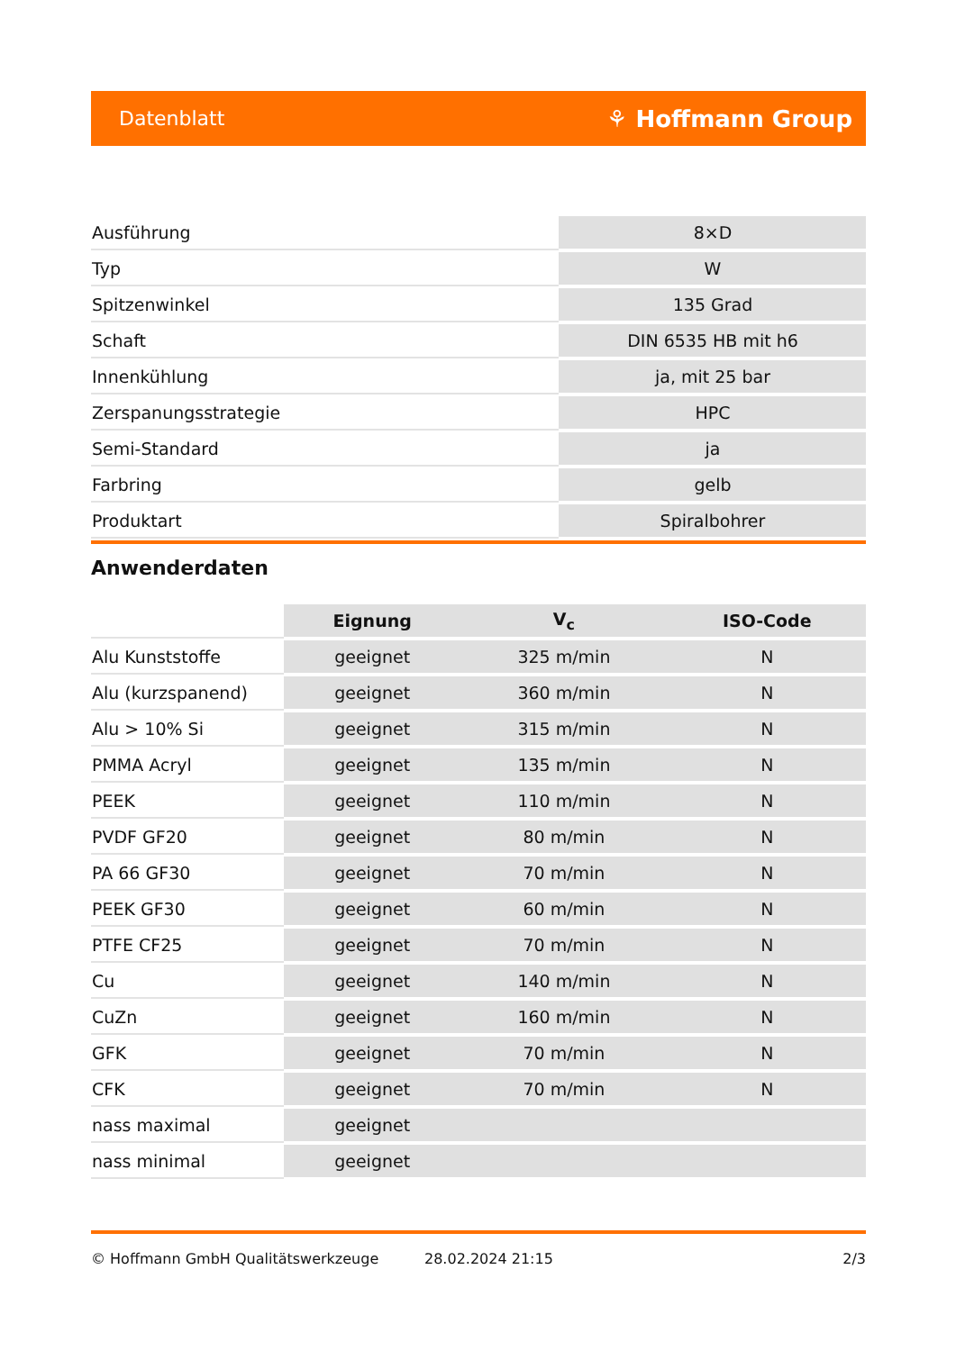Datenblatt ⚘ Hoffmann Group
| Ausführung | 8×D |
| Typ | W |
| Spitzenwinkel | 135 Grad |
| Schaft | DIN 6535 HB mit h6 |
| Innenkühlung | ja, mit 25 bar |
| Zerspanungsstrategie | HPC |
| Semi-Standard | ja |
| Farbring | gelb |
| Produktart | Spiralbohrer |
Anwenderdaten
| | Eignung | V<sub>c</sub> | ISO-Code |
| --- | --- | --- | --- |
| Alu Kunststoffe | geeignet | 325 m/min | N |
| Alu (kurzspanend) | geeignet | 360 m/min | N |
| Alu > 10% Si | geeignet | 315 m/min | N |
| PMMA Acryl | geeignet | 135 m/min | N |
| PEEK | geeignet | 110 m/min | N |
| PVDF GF20 | geeignet | 80 m/min | N |
| PA 66 GF30 | geeignet | 70 m/min | N |
| PEEK GF30 | geeignet | 60 m/min | N |
| PTFE CF25 | geeignet | 70 m/min | N |
| Cu | geeignet | 140 m/min | N |
| CuZn | geeignet | 160 m/min | N |
| GFK | geeignet | 70 m/min | N |
| CFK | geeignet | 70 m/min | N |
| nass maximal | geeignet | | |
| nass minimal | geeignet | | |
© Hoffmann GmbH Qualitätswerkzeuge 28.02.2024 21:15 2/3